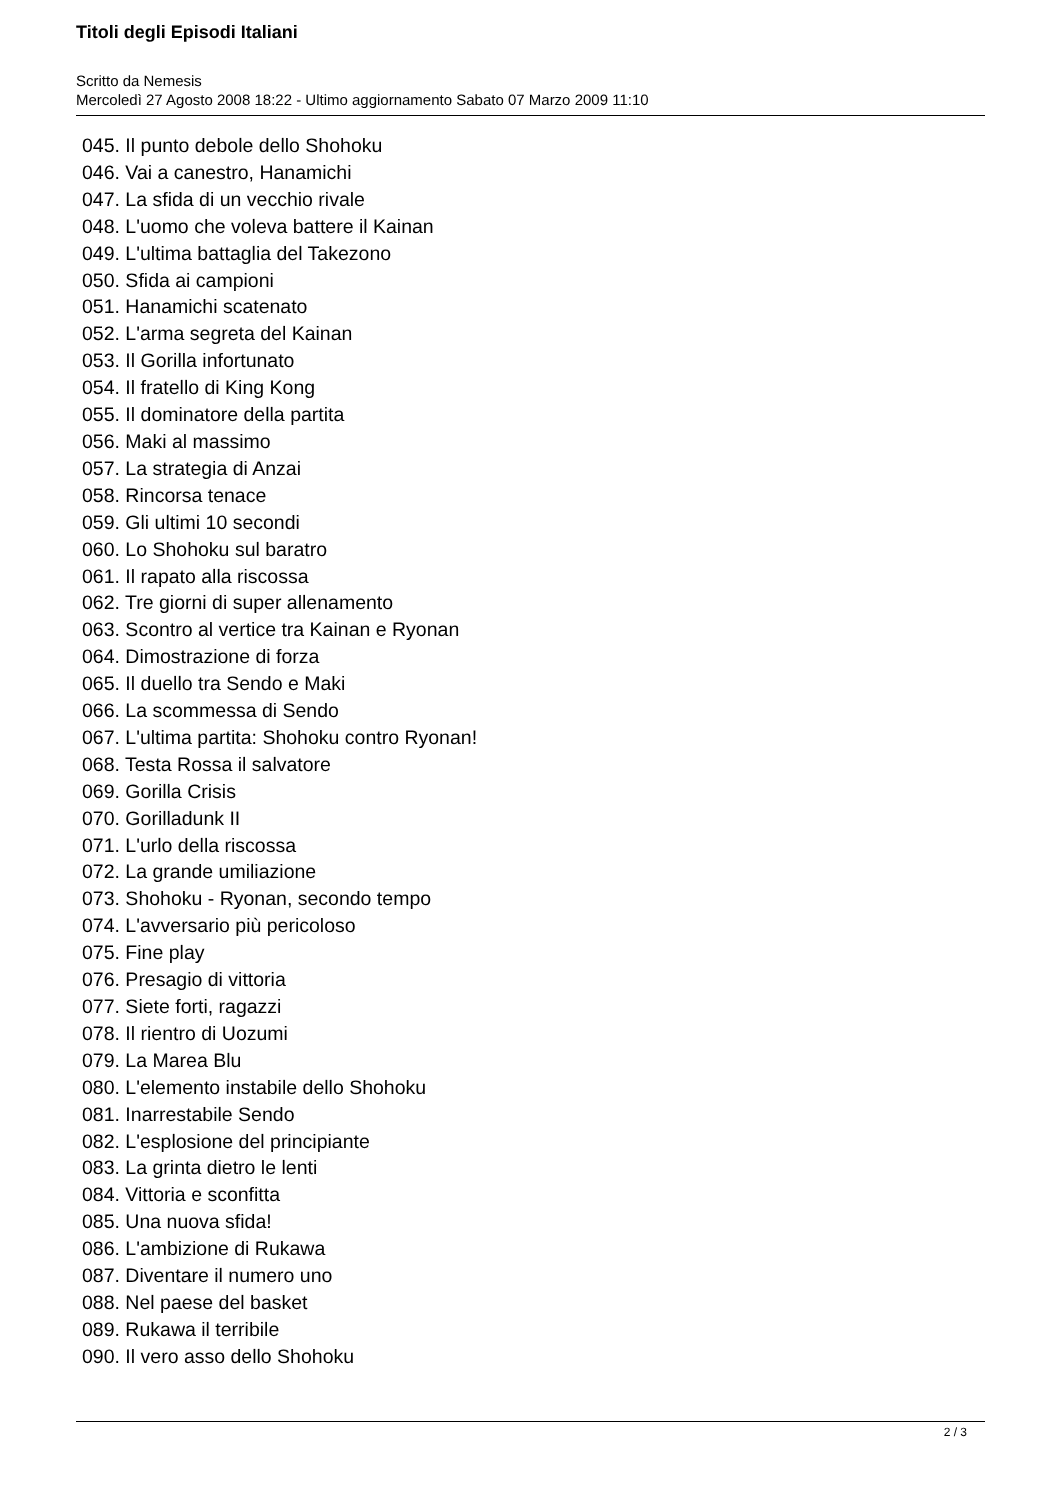Titoli degli Episodi Italiani
Scritto da Nemesis
Mercoledì 27 Agosto 2008 18:22 - Ultimo aggiornamento Sabato 07 Marzo 2009 11:10
045. Il punto debole dello Shohoku
046. Vai a canestro, Hanamichi
047. La sfida di un vecchio rivale
048. L'uomo che voleva battere il Kainan
049. L'ultima battaglia del Takezono
050. Sfida ai campioni
051. Hanamichi scatenato
052. L'arma segreta del Kainan
053. Il Gorilla infortunato
054. Il fratello di King Kong
055. Il dominatore della partita
056. Maki al massimo
057. La strategia di Anzai
058. Rincorsa tenace
059. Gli ultimi 10 secondi
060. Lo Shohoku sul baratro
061. Il rapato alla riscossa
062. Tre giorni di super allenamento
063. Scontro al vertice tra Kainan e Ryonan
064. Dimostrazione di forza
065. Il duello tra Sendo e Maki
066. La scommessa di Sendo
067. L'ultima partita: Shohoku contro Ryonan!
068. Testa Rossa il salvatore
069. Gorilla Crisis
070. Gorilladunk II
071. L'urlo della riscossa
072. La grande umiliazione
073. Shohoku - Ryonan, secondo tempo
074. L'avversario più pericoloso
075. Fine play
076. Presagio di vittoria
077. Siete forti, ragazzi
078. Il rientro di Uozumi
079. La Marea Blu
080. L'elemento instabile dello Shohoku
081. Inarrestabile Sendo
082. L'esplosione del principiante
083. La grinta dietro le lenti
084. Vittoria e sconfitta
085. Una nuova sfida!
086. L'ambizione di Rukawa
087. Diventare il numero uno
088. Nel paese del basket
089. Rukawa il terribile
090. Il vero asso dello Shohoku
2 / 3